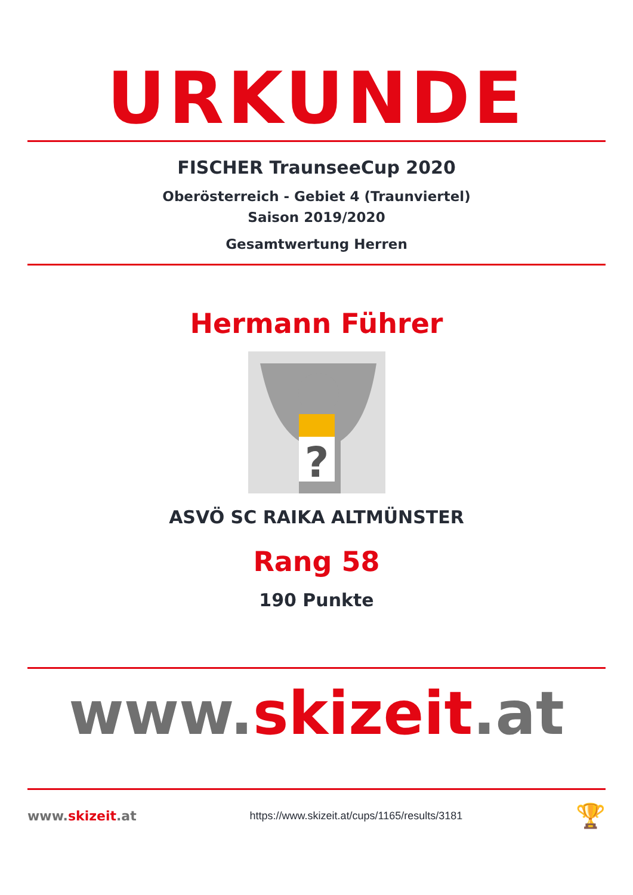URKUNDE
FISCHER TraunseeCup 2020
Oberösterreich - Gebiet 4 (Traunviertel)
Saison 2019/2020
Gesamtwertung Herren
Hermann Führer
?
ASVÖ SC RAIKA ALTMÜNSTER
Rang 58
190 Punkte
www.skizeit.at
www.skizeit.at
https://www.skizeit.at/cups/1165/results/3181
🏆